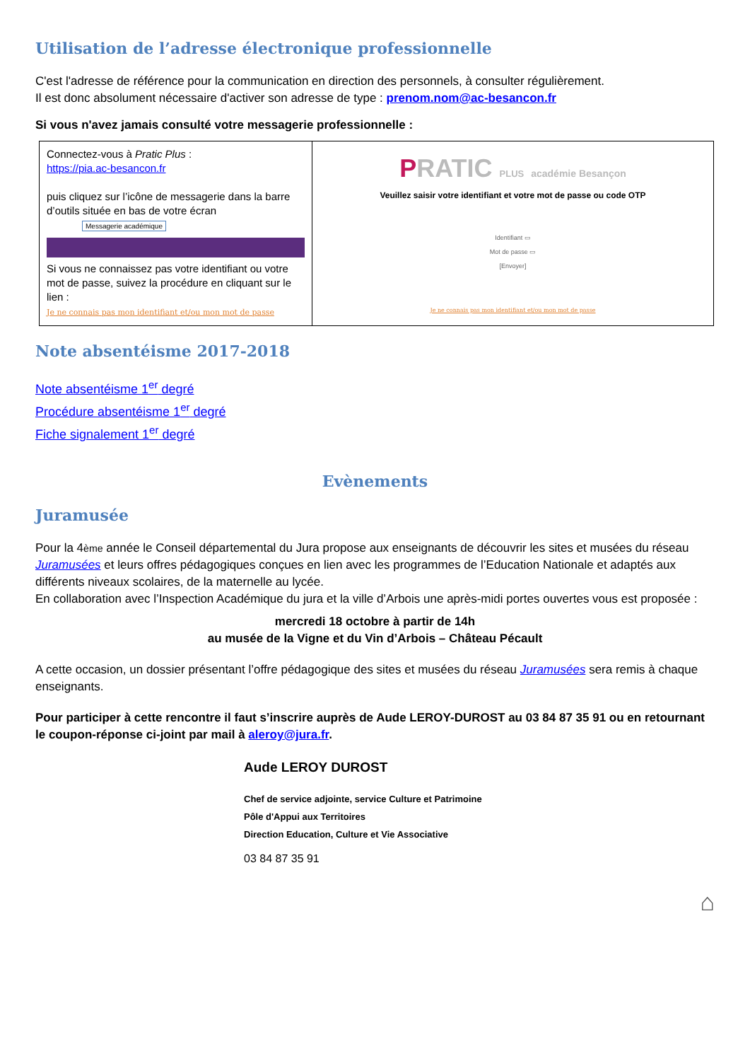Utilisation de l’adresse électronique professionnelle
C'est l'adresse de référence pour la communication en direction des personnels, à consulter régulièrement.
Il est donc absolument nécessaire d'activer son adresse de type : prenom.nom@ac-besancon.fr
Si vous n'avez jamais consulté votre messagerie professionnelle :
| Connectez-vous à Pratic Plus : https://pia.ac-besancon.fr puis cliquez sur l’icône de messagerie dans la barre d’outils située en bas de votre écran Messagerie académique Si vous ne connaissez pas votre identifiant ou votre mot de passe, suivez la procédure en cliquant sur le lien : Je ne connais pas mon identifiant et/ou mon mot de passe | P RATIC PLUS académie Besançon Veuillez saisir votre identifiant et votre mot de passe ou code OTP Identifiant ▭ Mot de passe ▭ [Envoyer] Je ne connais pas mon identifiant et/ou mon mot de passe |
Note absentéisme 2017-2018
Note absentéisme 1<sup>er</sup> degré
Procédure absentéisme 1<sup>er</sup> degré
Fiche signalement 1<sup>er</sup> degré
Evènements
Juramusée
Pour la 4ème année le Conseil départemental du Jura propose aux enseignants de découvrir les sites et musées du réseau Juramusées et leurs offres pédagogiques conçues en lien avec les programmes de l’Education Nationale et adaptés aux différents niveaux scolaires, de la maternelle au lycée.
En collaboration avec l’Inspection Académique du jura et la ville d’Arbois une après-midi portes ouvertes vous est proposée :
mercredi 18 octobre à partir de 14h
au musée de la Vigne et du Vin d’Arbois – Château Pécault
A cette occasion, un dossier présentant l’offre pédagogique des sites et musées du réseau Juramusées sera remis à chaque enseignants.
Pour participer à cette rencontre il faut s’inscrire auprès de Aude LEROY-DUROST au 03 84 87 35 91 ou en retournant le coupon-réponse ci-joint par mail à aleroy@jura.fr.
Aude LEROY DUROST
Chef de service adjointe, service Culture et Patrimoine
Pôle d'Appui aux Territoires
Direction Education, Culture et Vie Associative
03 84 87 35 91
⌂